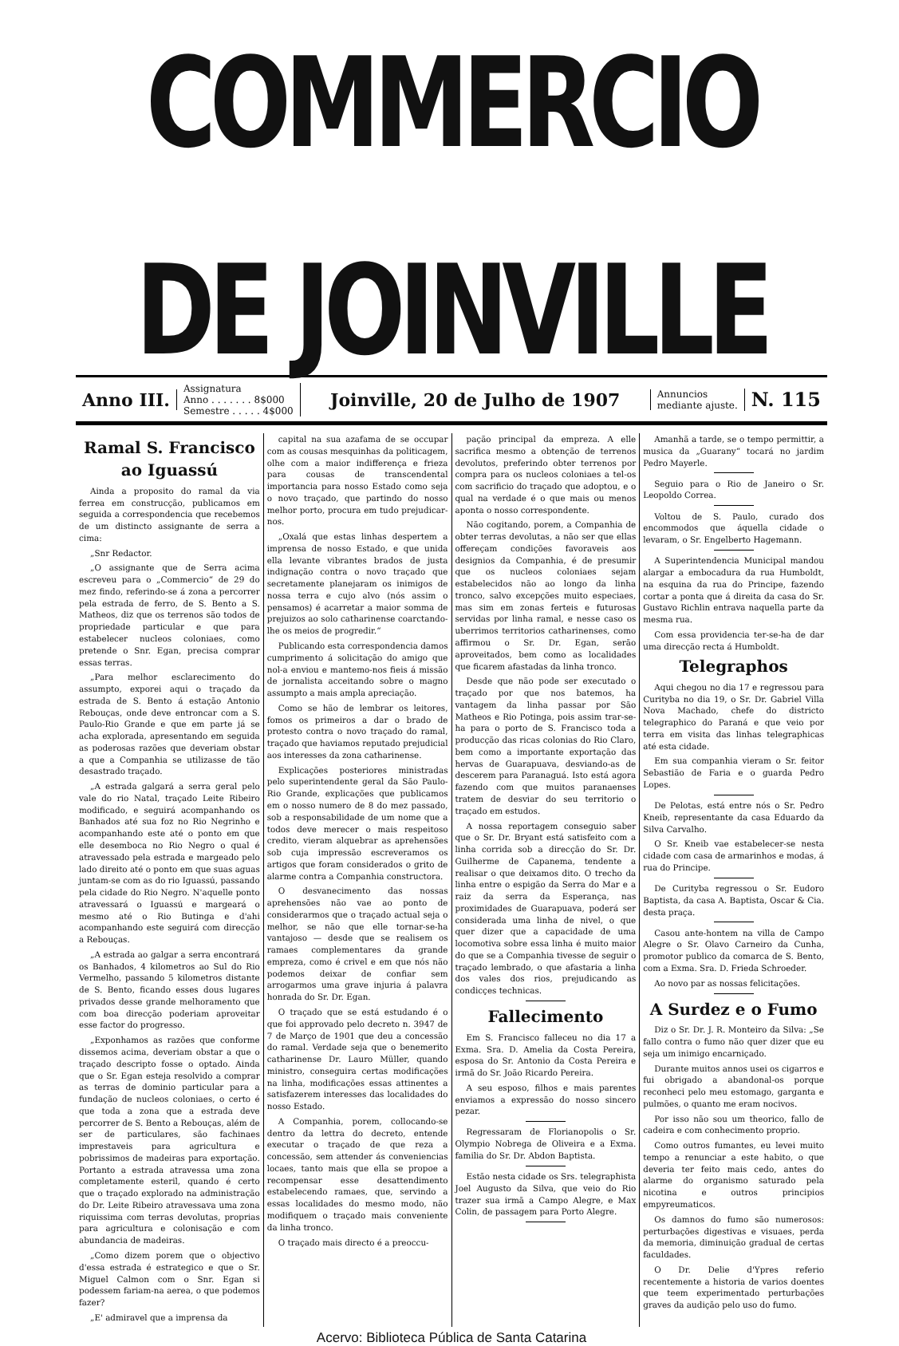COMMERCIO DE JOINVILLE
Anno III.
Assignatura
Anno . . . . . . . 8$000
Semestre . . . . . 4$000
Joinville, 20 de Julho de 1907
Annuncios
mediante ajuste.
N. 115
Ramal S. Francisco ao Iguassú
Ainda a proposito do ramal da via ferrea em construcção, publicamos em seguida a correspondencia que recebemos de um distincto assignante de serra a cima:
„Snr Redactor.
„O assignante que de Serra acima escreveu para o „Commercio“ de 29 do mez findo, referindo-se á zona a percorrer pela estrada de ferro, de S. Bento a S. Matheos, diz que os terrenos são todos de propriedade particular e que para estabelecer nucleos coloniaes, como pretende o Snr. Egan, precisa comprar essas terras.
„Para melhor esclarecimento do assumpto, exporei aqui o traçado da estrada de S. Bento á estação Antonio Rebouças, onde deve entroncar com a S. Paulo-Rio Grande e que em parte já se acha explorada, apresentando em seguida as poderosas razões que deveriam obstar a que a Companhia se utilizasse de tão desastrado traçado.
„A estrada galgará a serra geral pelo vale do rio Natal, traçado Leite Ribeiro modificado, e seguirá acompanhando os Banhados até sua foz no Rio Negrinho e acompanhando este até o ponto em que elle desemboca no Rio Negro o qual é atravessado pela estrada e margeado pelo lado direito até o ponto em que suas aguas juntam-se com as do rio Iguassú, passando pela cidade do Rio Negro. N'aquelle ponto atravessará o Iguassú e margeará o mesmo até o Rio Butinga e d'ahi acompanhando este seguirá com direcção a Rebouças.
„A estrada ao galgar a serra encontrará os Banhados, 4 kilometros ao Sul do Rio Vermelho, passando 5 kilometros distante de S. Bento, ficando esses dous lugares privados desse grande melhoramento que com boa direcção poderiam aproveitar esse factor do progresso.
„Exponhamos as razões que conforme dissemos acima, deveriam obstar a que o traçado descripto fosse o optado. Ainda que o Sr. Egan esteja resolvido a comprar as terras de dominio particular para a fundação de nucleos coloniaes, o certo é que toda a zona que a estrada deve percorrer de S. Bento a Rebouças, além de ser de particulares, são fachinaes imprestaveis para agricultura e pobrissimos de madeiras para exportação. Portanto a estrada atravessa uma zona completamente esteril, quando é certo que o traçado explorado na administração do Dr. Leite Ribeiro atravessava uma zona riquissima com terras devolutas, proprias para agricultura e colonisação e com abundancia de madeiras.
„Como dizem porem que o objectivo d'essa estrada é estrategico e que o Sr. Miguel Calmon com o Snr. Egan si podessem fariam-na aerea, o que podemos fazer?
„E' admiravel que a imprensa da
capital na sua azafama de se occupar com as cousas mesquinhas da politicagem, olhe com a maior indifferença e frieza para cousas de transcendental importancia para nosso Estado como seja o novo traçado, que partindo do nosso melhor porto, procura em tudo prejudicar-nos.
„Oxalá que estas linhas despertem a imprensa de nosso Estado, e que unida ella levante vibrantes brados de justa indignação contra o novo traçado que secretamente planejaram os inimigos de nossa terra e cujo alvo (nós assim o pensamos) é acarretar a maior somma de prejuizos ao solo catharinense coarctando-lhe os meios de progredir.“
Publicando esta correspondencia damos cumprimento á solicitação do amigo que nol-a enviou e mantemo-nos fieis á missão de jornalista acceitando sobre o magno assumpto a mais ampla apreciação.
Como se hão de lembrar os leitores, fomos os primeiros a dar o brado de protesto contra o novo traçado do ramal, traçado que haviamos reputado prejudicial aos interesses da zona catharinense.
Explicações posteriores ministradas pelo superintendente geral da São Paulo-Rio Grande, explicações que publicamos em o nosso numero de 8 do mez passado, sob a responsabilidade de um nome que a todos deve merecer o mais respeitoso credito, vieram alquebrar as aprehensões sob cuja impressão escreveramos os artigos que foram considerados o grito de alarme contra a Companhia constructora.
O desvanecimento das nossas aprehensões não vae ao ponto de considerarmos que o traçado actual seja o melhor, se não que elle tornar-se-ha vantajoso — desde que se realisem os ramaes complementares da grande empreza, como é crivel e em que nós não podemos deixar de confiar sem arrogarmos uma grave injuria á palavra honrada do Sr. Dr. Egan.
O traçado que se está estudando é o que foi approvado pelo decreto n. 3947 de 7 de Março de 1901 que deu a concessão do ramal. Verdade seja que o benemerito catharinense Dr. Lauro Müller, quando ministro, conseguira certas modificações na linha, modificações essas attinentes a satisfazerem interesses das localidades do nosso Estado.
A Companhia, porem, collocando-se dentro da lettra do decreto, entende executar o traçado de que reza a concessão, sem attender ás conveniencias locaes, tanto mais que ella se propoe a recompensar esse desattendimento estabelecendo ramaes, que, servindo a essas localidades do mesmo modo, não modifiquem o traçado mais conveniente da linha tronco.
O traçado mais directo é a preoccu-
pação principal da empreza. A elle sacrifica mesmo a obtenção de terrenos devolutos, preferindo obter terrenos por compra para os nucleos coloniaes a tel-os com sacrificio do traçado que adoptou, e o qual na verdade é o que mais ou menos aponta o nosso correspondente.
Não cogitando, porem, a Companhia de obter terras devolutas, a não ser que ellas offereçam condições favoraveis aos designios da Companhia, é de presumir que os nucleos coloniaes sejam estabelecidos não ao longo da linha tronco, salvo excepções muito especiaes, mas sim em zonas ferteis e futurosas servidas por linha ramal, e nesse caso os uberrimos territorios catharinenses, como affirmou o Sr. Dr. Egan, serão aproveitados, bem como as localidades que ficarem afastadas da linha tronco.
Desde que não pode ser executado o traçado por que nos batemos, ha vantagem da linha passar por São Matheos e Rio Potinga, pois assim trar-se-ha para o porto de S. Francisco toda a producção das ricas colonias do Rio Claro, bem como a importante exportação das hervas de Guarapuava, desviando-as de descerem para Paranaguá. Isto está agora fazendo com que muitos paranaenses tratem de desviar do seu territorio o traçado em estudos.
A nossa reportagem conseguio saber que o Sr. Dr. Bryant está satisfeito com a linha corrida sob a direcção do Sr. Dr. Guilherme de Capanema, tendente a realisar o que deixamos dito. O trecho da linha entre o espigão da Serra do Mar e a raiz da serra da Esperança, nas proximidades de Guarapuava, poderá ser considerada uma linha de nivel, o que quer dizer que a capacidade de uma locomotiva sobre essa linha é muito maior do que se a Companhia tivesse de seguir o traçado lembrado, o que afastaria a linha dos vales dos rios, prejudicando as condicçes technicas.
Fallecimento
Em S. Francisco falleceu no dia 17 a Exma. Sra. D. Amelia da Costa Pereira, esposa do Sr. Antonio da Costa Pereira e irmã do Sr. João Ricardo Pereira.
A seu esposo, filhos e mais parentes enviamos a expressão do nosso sincero pezar.
Regressaram de Florianopolis o Sr. Olympio Nobrega de Oliveira e a Exma. familia do Sr. Dr. Abdon Baptista.
Estão nesta cidade os Srs. telegraphista Joel Augusto da Silva, que veio do Rio trazer sua irmã a Campo Alegre, e Max Colin, de passagem para Porto Alegre.
Amanhã a tarde, se o tempo permittir, a musica da „Guarany“ tocará no jardim Pedro Mayerle.
Seguio para o Rio de Janeiro o Sr. Leopoldo Correa.
Voltou de S. Paulo, curado dos encommodos que áquella cidade o levaram, o Sr. Engelberto Hagemann.
A Superintendencia Municipal mandou alargar a embocadura da rua Humboldt, na esquina da rua do Principe, fazendo cortar a ponta que á direita da casa do Sr. Gustavo Richlin entrava naquella parte da mesma rua.
Com essa providencia ter-se-ha de dar uma direcção recta á Humboldt.
Telegraphos
Aqui chegou no dia 17 e regressou para Curityba no dia 19, o Sr. Dr. Gabriel Villa Nova Machado, chefe do districto telegraphico do Paraná e que veio por terra em visita das linhas telegraphicas até esta cidade.
Em sua companhia vieram o Sr. feitor Sebastião de Faria e o guarda Pedro Lopes.
De Pelotas, está entre nós o Sr. Pedro Kneib, representante da casa Eduardo da Silva Carvalho.
O Sr. Kneib vae estabelecer-se nesta cidade com casa de armarinhos e modas, á rua do Principe.
De Curityba regressou o Sr. Eudoro Baptista, da casa A. Baptista, Oscar & Cia. desta praça.
Casou ante-hontem na villa de Campo Alegre o Sr. Olavo Carneiro da Cunha, promotor publico da comarca de S. Bento, com a Exma. Sra. D. Frieda Schroeder.
Ao novo par as nossas felicitações.
A Surdez e o Fumo
Diz o Sr. Dr. J. R. Monteiro da Silva: „Se fallo contra o fumo não quer dizer que eu seja um inimigo encarniçado.
Durante muitos annos usei os cigarros e fui obrigado a abandonal-os porque reconheci pelo meu estomago, garganta e pulmões, o quanto me eram nocivos.
Por isso não sou um theorico, fallo de cadeira e com conhecimento proprio.
Como outros fumantes, eu levei muito tempo a renunciar a este habito, o que deveria ter feito mais cedo, antes do alarme do organismo saturado pela nicotina e outros principios empyreumaticos.
Os damnos do fumo são numerosos: perturbações digestivas e visuaes, perda da memoria, diminuição gradual de certas faculdades.
O Dr. Delie d'Ypres referio recentemente a historia de varios doentes que teem experimentado perturbações graves da audição pelo uso do fumo.
Acervo: Biblioteca Pública de Santa Catarina